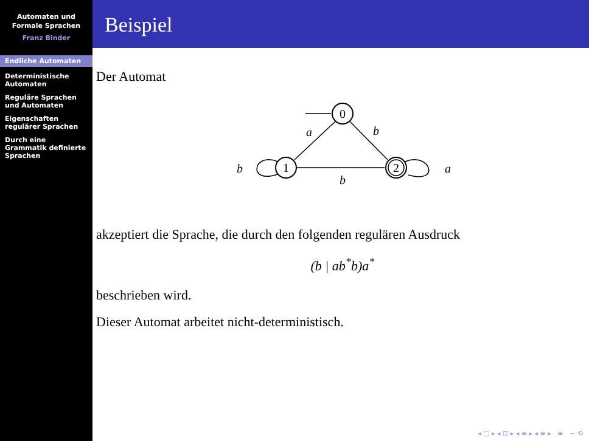Automaten und
Formale Sprachen
Franz Binder
Endliche Automaten
Deterministische Automaten
Reguläre Sprachen und Automaten
Eigenschaften regulärer Sprachen
Durch eine Grammatik definierte Sprachen
Beispiel
Der Automat
0
1
2
a
b
b
b
a
akzeptiert die Sprache, die durch den folgenden regulären Ausdruck
(b | ab<sup>*</sup>b)a<sup>*</sup>
beschrieben wird.
Dieser Automat arbeitet nicht-deterministisch.
◂ □ ▸ ◂ ⊡ ▸ ◂ ≡ ▸ ◂ ≡ ▸ ≡ ∽ ⟲